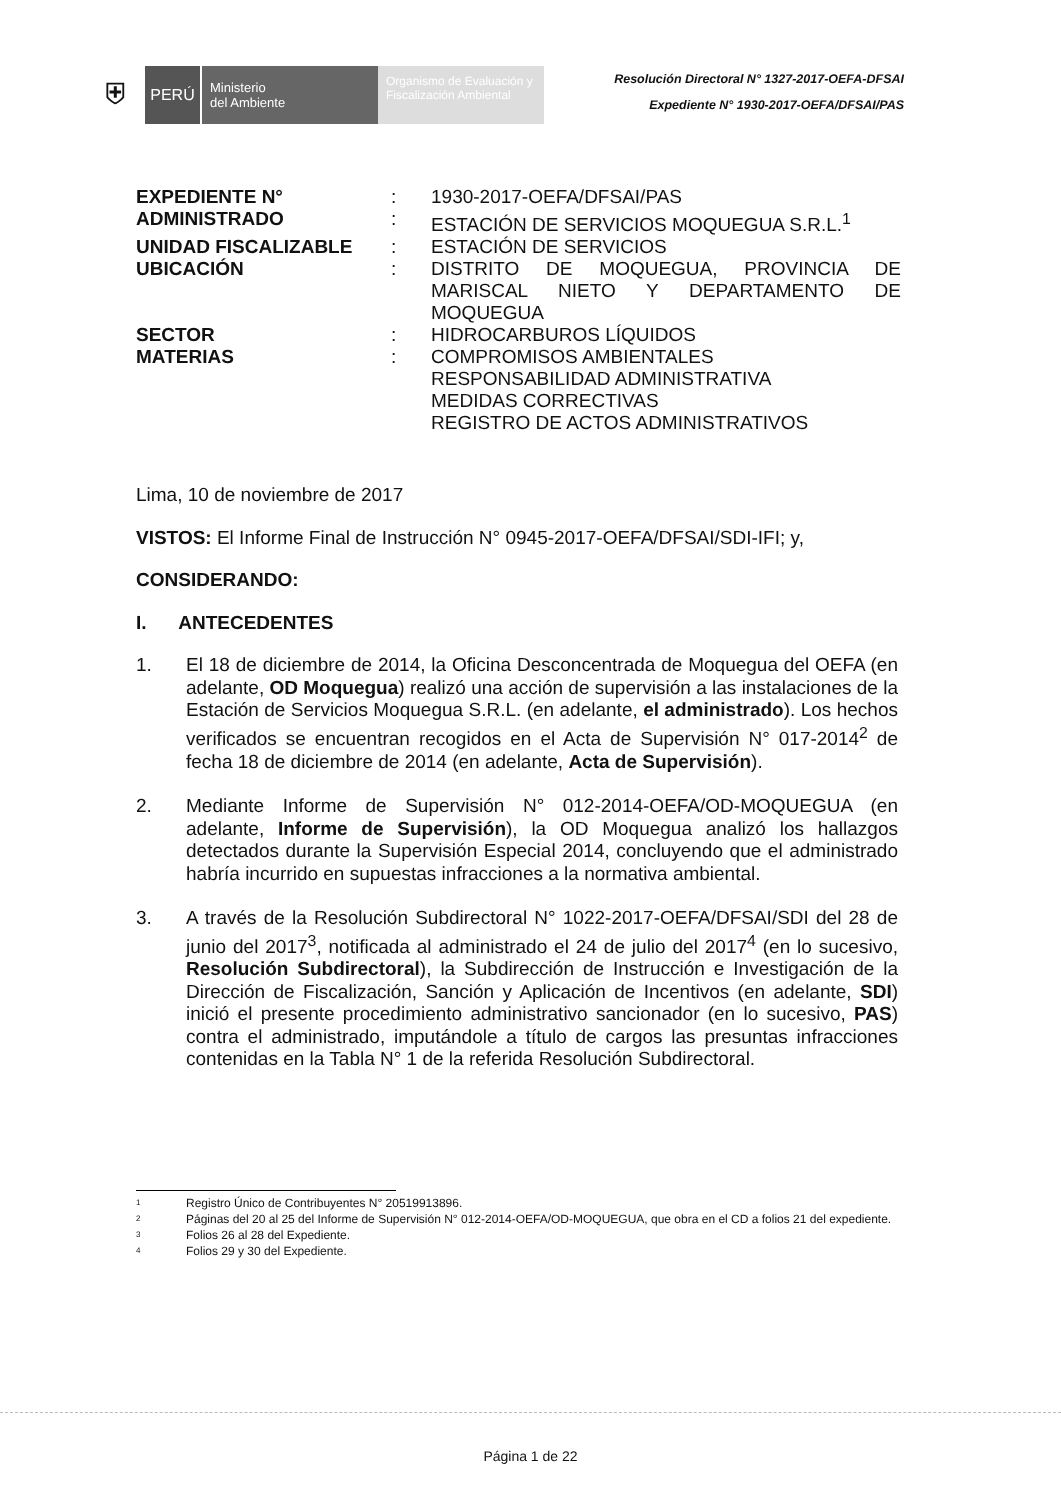⛨
PERÚ
Ministerio
del Ambiente
Organismo de Evaluación y Fiscalización Ambiental
Resolución Directoral N° 1327-2017-OEFA-DFSAI
Expediente N° 1930-2017-OEFA/DFSAI/PAS
| EXPEDIENTE N° | : | 1930-2017-OEFA/DFSAI/PAS |
| ADMINISTRADO | : | ESTACIÓN DE SERVICIOS MOQUEGUA S.R.L.<sup>1</sup> |
| UNIDAD FISCALIZABLE | : | ESTACIÓN DE SERVICIOS |
| UBICACIÓN | : | DISTRITO DE MOQUEGUA, PROVINCIA DE MARISCAL NIETO Y DEPARTAMENTO DE MOQUEGUA |
| SECTOR | : | HIDROCARBUROS LÍQUIDOS |
| MATERIAS | : | COMPROMISOS AMBIENTALES RESPONSABILIDAD ADMINISTRATIVA MEDIDAS CORRECTIVAS REGISTRO DE ACTOS ADMINISTRATIVOS |
Lima, 10 de noviembre de 2017
VISTOS: El Informe Final de Instrucción N° 0945-2017-OEFA/DFSAI/SDI-IFI; y,
CONSIDERANDO:
I. ANTECEDENTES
1. El 18 de diciembre de 2014, la Oficina Desconcentrada de Moquegua del OEFA (en adelante, OD Moquegua) realizó una acción de supervisión a las instalaciones de la Estación de Servicios Moquegua S.R.L. (en adelante, el administrado). Los hechos verificados se encuentran recogidos en el Acta de Supervisión N° 017-2014<sup>2</sup> de fecha 18 de diciembre de 2014 (en adelante, Acta de Supervisión).
2. Mediante Informe de Supervisión N° 012-2014-OEFA/OD-MOQUEGUA (en adelante, Informe de Supervisión), la OD Moquegua analizó los hallazgos detectados durante la Supervisión Especial 2014, concluyendo que el administrado habría incurrido en supuestas infracciones a la normativa ambiental.
3. A través de la Resolución Subdirectoral N° 1022-2017-OEFA/DFSAI/SDI del 28 de junio del 2017<sup>3</sup>, notificada al administrado el 24 de julio del 2017<sup>4</sup> (en lo sucesivo, Resolución Subdirectoral), la Subdirección de Instrucción e Investigación de la Dirección de Fiscalización, Sanción y Aplicación de Incentivos (en adelante, SDI) inició el presente procedimiento administrativo sancionador (en lo sucesivo, PAS) contra el administrado, imputándole a título de cargos las presuntas infracciones contenidas en la Tabla N° 1 de la referida Resolución Subdirectoral.
1 Registro Único de Contribuyentes N° 20519913896.
2 Páginas del 20 al 25 del Informe de Supervisión N° 012-2014-OEFA/OD-MOQUEGUA, que obra en el CD a folios 21 del expediente.
3 Folios 26 al 28 del Expediente.
4 Folios 29 y 30 del Expediente.
Página 1 de 22